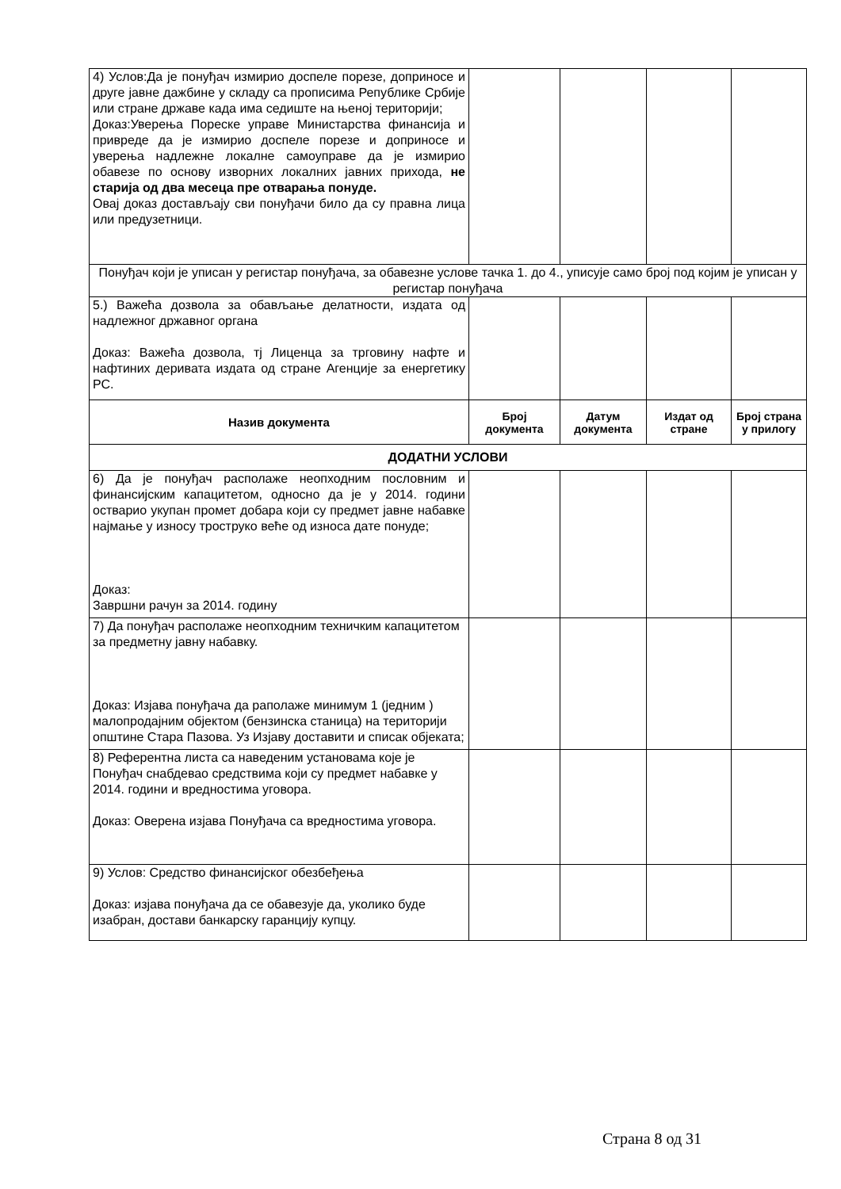| 4) Услов:Да је понуђач измирио доспеле порезе, доприносе и друге јавне дажбине у складу са прописима Републике Србије или стране државе када има седиште на њеној територији; Доказ:Уверења Пореске управе Министарства финансија и привреде да је измирио доспеле порезе и доприносе и уверења надлежне локалне самоуправе да је измирио обавезе по основу изворних локалних јавних прихода, не старија од два месеца пре отварања понуде. Овај доказ достављају сви понуђачи било да су правна лица или предузетници. | | | | |
| Понуђач који је уписан у регистар понуђача, за обавезне услове тачка 1. до 4., уписује само број под којим је уписан у регистар понуђача | | | | |
| 5.) Важећа дозвола за обављање делатности, издата од надлежног државног органа Доказ: Важећа дозвола, тј Лиценца за трговину нафте и нафтиних деривата издата од стране Агенције за енергетику РС. | | | | |
| Назив документа | Број документа | Датум документа | Издат од стране | Број страна у прилогу |
| ДОДАТНИ УСЛОВИ | | | | |
| 6) Да је понуђач располаже неопходним пословним и финансијским капацитетом, односно да је у 2014. години остварио укупан промет добара који су предмет јавне набавке најмање у износу троструко веће од износа дате понуде; Доказ: Завршни рачун за 2014. годину | | | | |
| 7) Да понуђач располаже неопходним техничким капацитетом за предметну јавну набавку. Доказ: Изјава понуђача да раполаже минимум 1 (једним ) малопродајним објектом (бензинска станица) на територији општине Стара Пазова. Уз Изјаву доставити и списак објеката; | | | | |
| 8) Референтна листа са наведеним установама које је Понуђач снабдевао средствима који су предмет набавке у 2014. години и вредностима уговора. Доказ: Оверена изјава Понуђача са вредностима уговора. | | | | |
| 9) Услов: Средство финансијског обезбеђења Доказ: изјава понуђача да се обавезује да, уколико буде изабран, достави банкарску гаранцију купцу. | | | | |
Страна 8 од 31